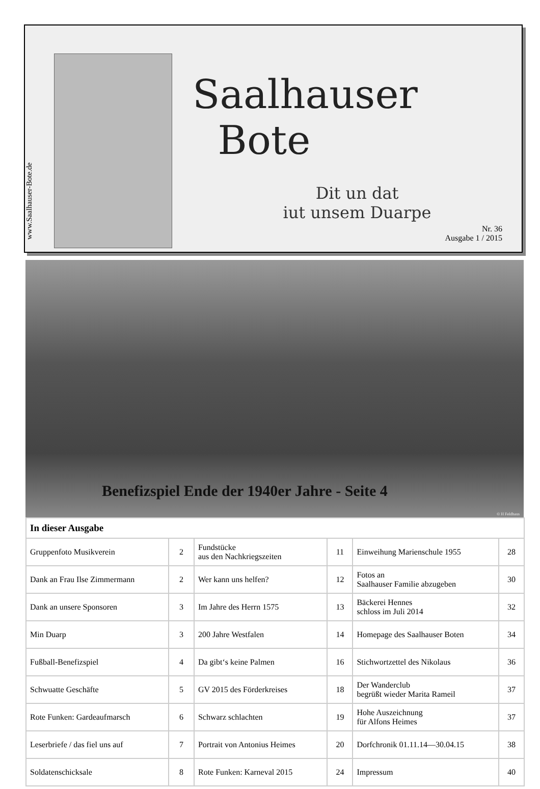www.Saalhauser-Bote.de
Saalhauser
Bote
Dit un dat
iut unsem Duarpe
Nr. 36
Ausgabe 1 / 2015
Benefizspiel Ende der 1940er Jahre - Seite 4
© H Feldhaus
| In dieser Ausgabe | | | | | |
| --- | --- | --- | --- | --- | --- |
| Gruppenfoto Musikverein | 2 | Fundstücke aus den Nachkriegszeiten | 11 | Einweihung Marienschule 1955 | 28 |
| Dank an Frau Ilse Zimmermann | 2 | Wer kann uns helfen? | 12 | Fotos an Saalhauser Familie abzugeben | 30 |
| Dank an unsere Sponsoren | 3 | Im Jahre des Herrn 1575 | 13 | Bäckerei Hennes schloss im Juli 2014 | 32 |
| Min Duarp | 3 | 200 Jahre Westfalen | 14 | Homepage des Saalhauser Boten | 34 |
| Fußball-Benefizspiel | 4 | Da gibt‘s keine Palmen | 16 | Stichwortzettel des Nikolaus | 36 |
| Schwuatte Geschäfte | 5 | GV 2015 des Förderkreises | 18 | Der Wanderclub begrüßt wieder Marita Rameil | 37 |
| Rote Funken: Gardeaufmarsch | 6 | Schwarz schlachten | 19 | Hohe Auszeichnung für Alfons Heimes | 37 |
| Leserbriefe / das fiel uns auf | 7 | Portrait von Antonius Heimes | 20 | Dorfchronik 01.11.14—30.04.15 | 38 |
| Soldatenschicksale | 8 | Rote Funken: Karneval 2015 | 24 | Impressum | 40 |